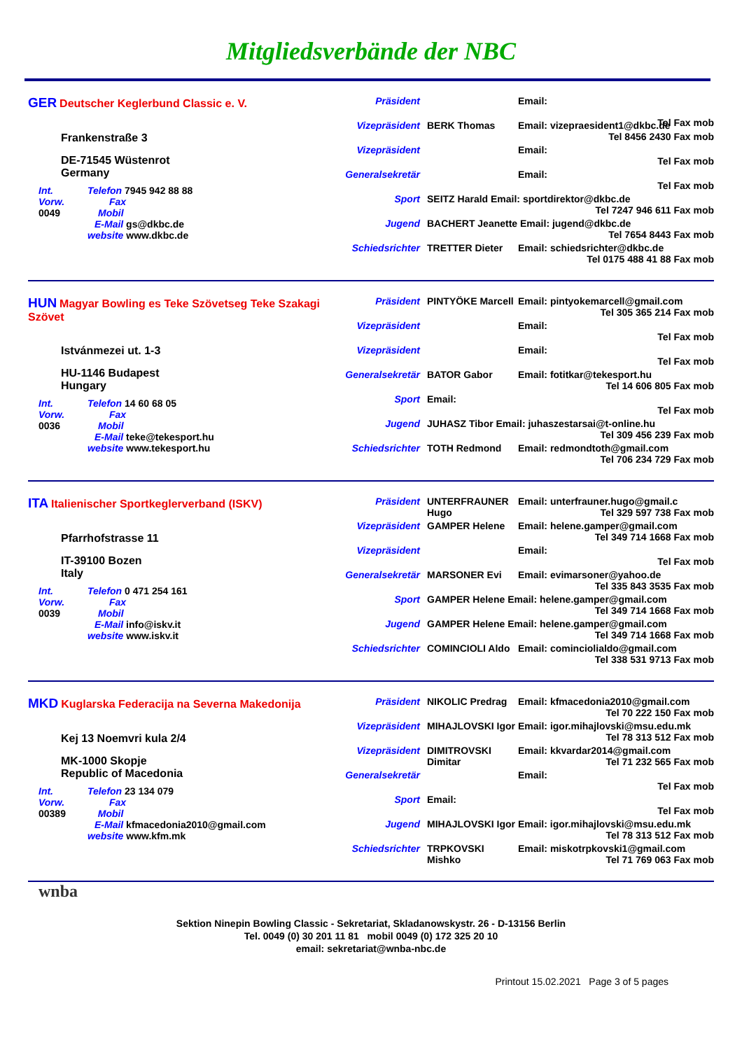Mitgliedsverbände der NBC
GER Deutscher Keglerbund Classic e. V.
Frankenstraße 3
DE-71545 Wüstenrot
Germany
Int. Telefon 7945 942 88 88
Vorw. Fax
0049 Mobil
E-Mail gs@dkbc.de
website www.dkbc.de
Präsident Email:
Tel Fax mob
Vizepräsident BERK Thomas Email: vizepraesident1@dkbc.de
Tel 8456 2430 Fax mob
Vizepräsident Email:
Tel Fax mob
Generalsekretär Email:
Tel Fax mob
Sport SEITZ Harald Email: sportdirektor@dkbc.de
Tel 7247 946 611 Fax mob
Jugend BACHERT Jeanette Email: jugend@dkbc.de
Tel 7654 8443 Fax mob
Schiedsrichter TRETTER Dieter Email: schiedsrichter@dkbc.de
Tel 0175 488 41 88 Fax mob
HUN Magyar Bowling es Teke Szövetseg Teke Szakagi Szövet
Istvánmezei ut. 1-3
HU-1146 Budapest
Hungary
Int. Telefon 14 60 68 05
Vorw. Fax
0036 Mobil
E-Mail teke@tekesport.hu
website www.tekesport.hu
Präsident PINTYÖKE Marcell Email: pintyokemarcell@gmail.com
Tel 305 365 214 Fax mob
Vizepräsident Email:
Tel Fax mob
Vizepräsident Email:
Tel Fax mob
Generalsekretär BATOR Gabor Email: fotitkar@tekesport.hu
Tel 14 606 805 Fax mob
Sport Email:
Tel Fax mob
Jugend JUHASZ Tibor Email: juhaszestarsai@t-online.hu
Tel 309 456 239 Fax mob
Schiedsrichter TOTH Redmond Email: redmondtoth@gmail.com
Tel 706 234 729 Fax mob
ITA Italienischer Sportkeglerverband (ISKV)
Pfarrhofstrasse 11
IT-39100 Bozen
Italy
Int. Telefon 0 471 254 161
Vorw. Fax
0039 Mobil
E-Mail info@iskv.it
website www.iskv.it
Präsident UNTERFRAUNER Hugo Email: unterfrauner.hugo@gmail.c
Tel 329 597 738 Fax mob
Vizepräsident GAMPER Helene Email: helene.gamper@gmail.com
Tel 349 714 1668 Fax mob
Vizepräsident Email:
Tel Fax mob
Generalsekretär MARSONER Evi Email: evimarsoner@yahoo.de
Tel 335 843 3535 Fax mob
Sport GAMPER Helene Email: helene.gamper@gmail.com
Tel 349 714 1668 Fax mob
Jugend GAMPER Helene Email: helene.gamper@gmail.com
Tel 349 714 1668 Fax mob
Schiedsrichter COMINCIOLI Aldo Email: cominciolialdo@gmail.com
Tel 338 531 9713 Fax mob
MKD Kuglarska Federacija na Severna Makedonija
Kej 13 Noemvri kula 2/4
MK-1000 Skopje
Republic of Macedonia
Int. Telefon 23 134 079
Vorw. Fax
00389 Mobil
E-Mail kfmacedonia2010@gmail.com
website www.kfm.mk
Präsident NIKOLIC Predrag Email: kfmacedonia2010@gmail.com
Tel 70 222 150 Fax mob
Vizepräsident MIHAJLOVSKI Igor Email: igor.mihajlovski@msu.edu.mk
Tel 78 313 512 Fax mob
Vizepräsident DIMITROVSKI Dimitar Email: kkvardar2014@gmail.com
Tel 71 232 565 Fax mob
Generalsekretär Email:
Tel Fax mob
Sport Email:
Tel Fax mob
Jugend MIHAJLOVSKI Igor Email: igor.mihajlovski@msu.edu.mk
Tel 78 313 512 Fax mob
Schiedsrichter TRPKOVSKI Mishko Email: miskotrpkovski1@gmail.com
Tel 71 769 063 Fax mob
wnba
Sektion Ninepin Bowling Classic - Sekretariat, Skladanowskystr. 26 - D-13156 Berlin
Tel. 0049 (0) 30 201 11 81 mobil 0049 (0) 172 325 20 10
email: sekretariat@wnba-nbc.de
Printout 15.02.2021 Page 3 of 5 pages